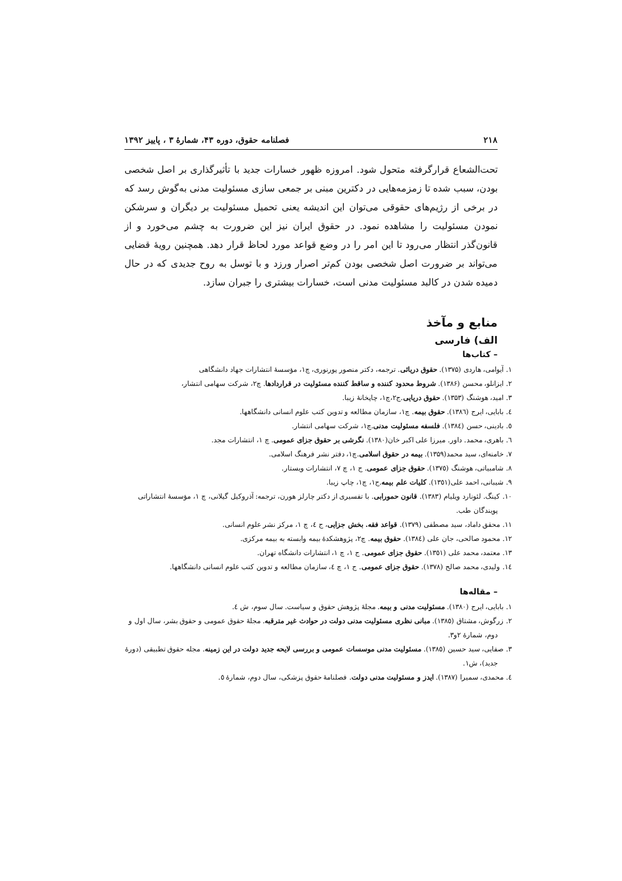۲۱۸ فصلنامه حقوق، دوره ۴۳، شمارهٔ ۳ ، پاییز ۱۳۹۲
تحت‌الشعاع قرارگرفته متحول شود. امروزه ظهور خسارات جدید با تأثیرگذاری بر اصل شخصی بودن، سبب شده تا زمزمه‌هایی در دکترین مبنی بر جمعی سازی مسئولیت مدنی به‌گوش رسد که در برخی از رژیم‌های حقوقی می‌توان این اندیشه یعنی تحمیل مسئولیت بر دیگران و سرشکن نمودن مسئولیت را مشاهده نمود. در حقوق ایران نیز این ضرورت به چشم می‌خورد و از قانون‌گذر انتظار می‌رود تا این امر را در وضع قواعد مورد لحاظ قرار دهد. همچنین رویهٔ قضایی می‌تواند بر ضرورت اصل شخصی بودن کم‌تر اصرار ورزد و با توسل به روح جدیدی که در حال دمیده شدن در کالبد مسئولیت مدنی است، خسارات بیشتری را جبران سازد.
منابع و مآخذ
الف) فارسی
– کتاب‌ها
۱. آیوامی، هاردی (۱۳۷۵). حقوق دریائی. ترجمه، دکتر منصور پورنوری، چ۱، مؤسسهٔ انتشارات جهاد دانشگاهی
۲. ایزانلو، محسن (۱۳۸۶). شروط محدود کننده و ساقط کننده مسئولیت در قراردادها. چ۲، شرکت سهامی انتشار،
۳. امید، هوشنگ (۱۳۵۳). حقوق دریایی.ج۲،چ۱، چاپخانهٔ زیبا.
٤. بابایی، ایرج (۱۳۸٦). حقوق بیمه. چ۱، سازمان مطالعه و تدوین کتب علوم انسانی دانشگاهها.
٥. بادینی، حسن (۱۳۸٤). فلسفه مسئولیت مدنی.چ۱، شرکت سهامی انتشار.
٦. باهری، محمد. داور. میرزا علی اکبر خان(۱۳۸۰). نگرشی بر حقوق جزای عمومی. چ ۱، انتشارات مجد.
۷. خامنه‌ای، سید محمد(۱۳۵۹). بیمه در حقوق اسلامی.چ۱، دفتر نشر فرهنگ اسلامی.
۸. شامبیاتی، هوشنگ (۱۳۷٥). حقوق جزای عمومی. ج ۱، چ ۷، انتشارات ویستار.
۹. شیبانی، احمد علی(۱۳٥۱). کلیات علم بیمه.ج۱، چ۱، چاپ زیبا.
۱۰. کینگ. لئونارد ویلیام (۱۳۸۳). قانون حمورابی. با تفسیری از دکتر چارلز هورن، ترجمه: آذروکیل گیلانی، چ ۱، مؤسسهٔ انتشاراتی پویندگان طب.
۱۱. محقق داماد، سید مصطفی (۱۳۷۹). قواعد فقه. بخش جزایی، ج ٤، چ ۱، مرکز نشر علوم انسانی.
۱۲. محمود صالحی، جان علی (۱۳۸٤). حقوق بیمه. چ۲، پژوهشکدهٔ بیمه وابسته به بیمه مرکزی.
۱۳. معتمد، محمد علی (۱۳٥۱). حقوق جزای عمومی. ج ۱، چ ۱، انتشارات دانشگاه تهران.
۱٤. ولیدی، محمد صالح (۱۳۷۸). حقوق جزای عمومی. ج ۱، چ ٤، سازمان مطالعه و تدوین کتب علوم انسانی دانشگاهها.
– مقاله‌ها
۱. بابایی، ایرج (۱۳۸۰). مسئولیت مدنی و بیمه. مجلهٔ پژوهش حقوق و سیاست. سال سوم، ش ٤.
۲. زرگوش، مشتاق (۱۳۸٥). مبانی نظری مسئولیت مدنی دولت در حوادث غیر مترقبه. مجلهٔ حقوق عمومی و حقوق بشر، سال اول و دوم، شمارهٔ ۲و۳.
۳. صفایی، سید حسین (۱۳۸٥). مسئولیت مدنی موسسات عمومی و بررسی لایحه جدید دولت در این زمینه. مجله حقوق تطبیقی (دورهٔ جدید)، ش۱.
٤. محمدی، سمیرا (۱۳۸۷). ایدز و مسئولیت مدنی دولت. فصلنامهٔ حقوق پزشکی، سال دوم، شمارهٔ ٥.